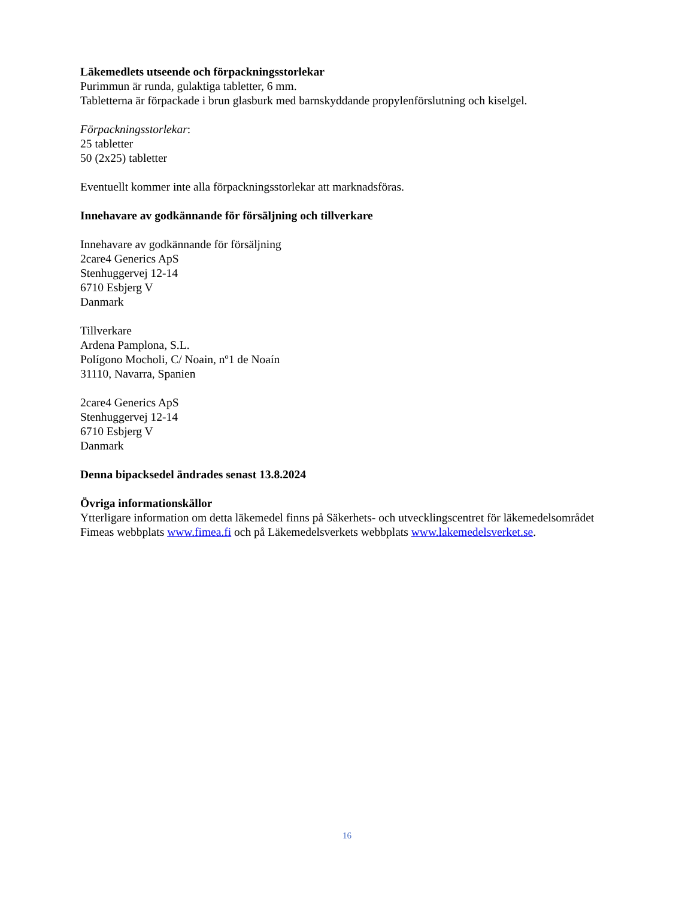Läkemedlets utseende och förpackningsstorlekar
Purimmun är runda, gulaktiga tabletter, 6 mm.
Tabletterna är förpackade i brun glasburk med barnskyddande propylenförslutning och kiselgel.
Förpackningsstorlekar:
25 tabletter
50 (2x25) tabletter
Eventuellt kommer inte alla förpackningsstorlekar att marknadsföras.
Innehavare av godkännande för försäljning och tillverkare
Innehavare av godkännande för försäljning
2care4 Generics ApS
Stenhuggervej 12-14
6710 Esbjerg V
Danmark
Tillverkare
Ardena Pamplona, S.L.
Polígono Mocholi, C/ Noain, nº1 de Noaín
31110, Navarra, Spanien
2care4 Generics ApS
Stenhuggervej 12-14
6710 Esbjerg V
Danmark
Denna bipacksedel ändrades senast 13.8.2024
Övriga informationskällor
Ytterligare information om detta läkemedel finns på Säkerhets- och utvecklingscentret för läkemedelsområdet Fimeas webbplats www.fimea.fi och på Läkemedelsverkets webbplats www.lakemedelsverket.se.
16